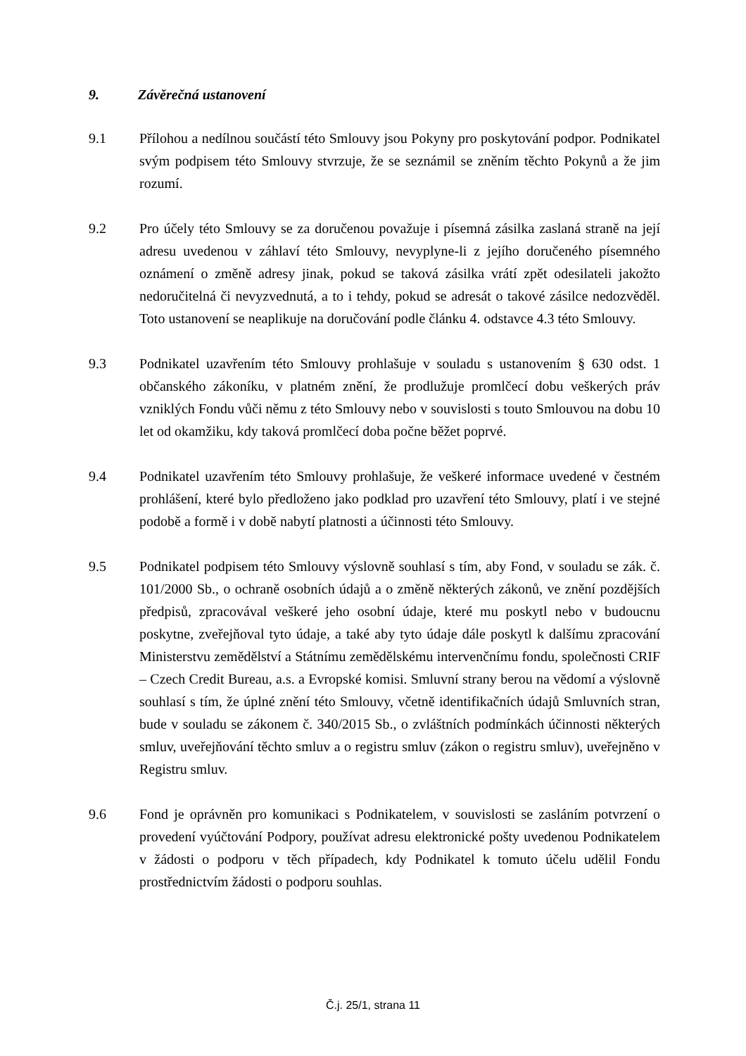9. Závěrečná ustanovení
9.1 Přílohou a nedílnou součástí této Smlouvy jsou Pokyny pro poskytování podpor. Podnikatel svým podpisem této Smlouvy stvrzuje, že se seznámil se zněním těchto Pokynů a že jim rozumí.
9.2 Pro účely této Smlouvy se za doručenou považuje i písemná zásilka zaslaná straně na její adresu uvedenou v záhlaví této Smlouvy, nevyplyne-li z jejího doručeného písemného oznámení o změně adresy jinak, pokud se taková zásilka vrátí zpět odesilateli jakožto nedoručitelná či nevyzvednutá, a to i tehdy, pokud se adresát o takové zásilce nedozvěděl. Toto ustanovení se neaplikuje na doručování podle článku 4. odstavce 4.3 této Smlouvy.
9.3 Podnikatel uzavřením této Smlouvy prohlašuje v souladu s ustanovením § 630 odst. 1 občanského zákoníku, v platném znění, že prodlužuje promlčecí dobu veškerých práv vzniklých Fondu vůči němu z této Smlouvy nebo v souvislosti s touto Smlouvou na dobu 10 let od okamžiku, kdy taková promlčecí doba počne běžet poprvé.
9.4 Podnikatel uzavřením této Smlouvy prohlašuje, že veškeré informace uvedené v čestném prohlášení, které bylo předloženo jako podklad pro uzavření této Smlouvy, platí i ve stejné podobě a formě i v době nabytí platnosti a účinnosti této Smlouvy.
9.5 Podnikatel podpisem této Smlouvy výslovně souhlasí s tím, aby Fond, v souladu se zák. č. 101/2000 Sb., o ochraně osobních údajů a o změně některých zákonů, ve znění pozdějších předpisů, zpracovával veškeré jeho osobní údaje, které mu poskytl nebo v budoucnu poskytne, zveřejňoval tyto údaje, a také aby tyto údaje dále poskytl k dalšímu zpracování Ministerstvu zemědělství a Státnímu zemědělskému intervenčnímu fondu, společnosti CRIF – Czech Credit Bureau, a.s. a Evropské komisi. Smluvní strany berou na vědomí a výslovně souhlasí s tím, že úplné znění této Smlouvy, včetně identifikačních údajů Smluvních stran, bude v souladu se zákonem č. 340/2015 Sb., o zvláštních podmínkách účinnosti některých smluv, uveřejňování těchto smluv a o registru smluv (zákon o registru smluv), uveřejněno v Registru smluv.
9.6 Fond je oprávněn pro komunikaci s Podnikatelem, v souvislosti se zasláním potvrzení o provedení vyúčtování Podpory, používat adresu elektronické pošty uvedenou Podnikatelem v žádosti o podporu v těch případech, kdy Podnikatel k tomuto účelu udělil Fondu prostřednictvím žádosti o podporu souhlas.
Č.j. 25/1, strana 11